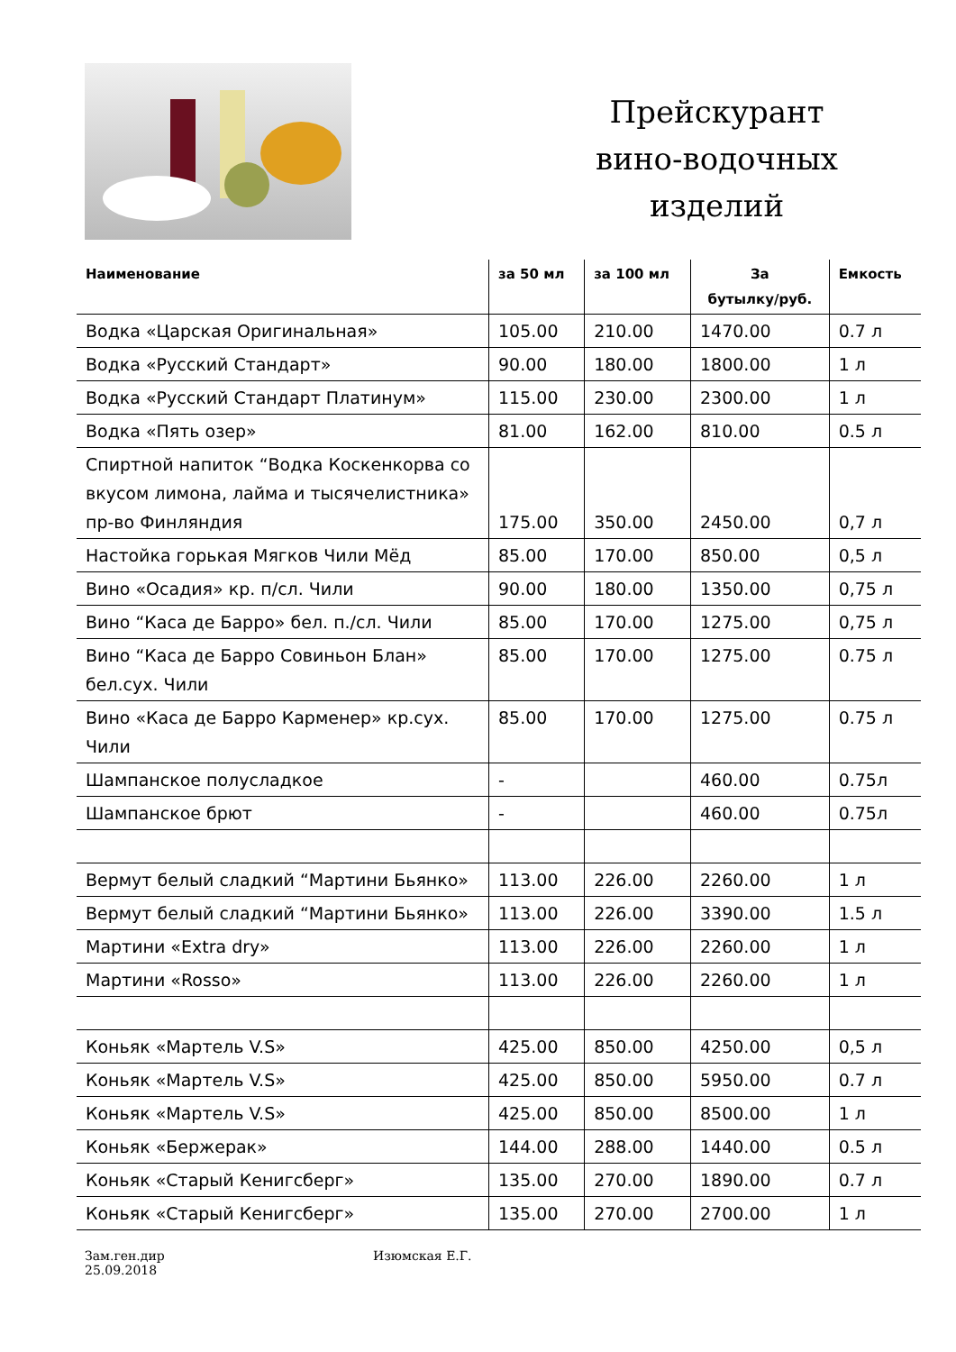Прейскурант
вино-водочных
изделий
| Наименование | за 50 мл | за 100 мл | За бутылку/руб. | Емкость |
| --- | --- | --- | --- | --- |
| Водка «Царская Оригинальная» | 105.00 | 210.00 | 1470.00 | 0.7 л |
| Водка «Русский Стандарт» | 90.00 | 180.00 | 1800.00 | 1 л |
| Водка «Русский Стандарт Платинум» | 115.00 | 230.00 | 2300.00 | 1 л |
| Водка «Пять озер» | 81.00 | 162.00 | 810.00 | 0.5 л |
| Спиртной напиток “Водка Коскенкорва со вкусом лимона, лайма и тысячелистника» пр-во Финляндия | 175.00 | 350.00 | 2450.00 | 0,7 л |
| Настойка горькая Мягков Чили Мёд | 85.00 | 170.00 | 850.00 | 0,5 л |
| Вино «Осадия» кр. п/сл. Чили | 90.00 | 180.00 | 1350.00 | 0,75 л |
| Вино “Каса де Барро» бел. п./сл. Чили | 85.00 | 170.00 | 1275.00 | 0,75 л |
| Вино “Каса де Барро Совиньон Блан» бел.сух. Чили | 85.00 | 170.00 | 1275.00 | 0.75 л |
| Вино «Каса де Барро Карменер» кр.сух. Чили | 85.00 | 170.00 | 1275.00 | 0.75 л |
| Шампанское полусладкое | - | | 460.00 | 0.75л |
| Шампанское брют | - | | 460.00 | 0.75л |
| Вермут белый сладкий “Мартини Бьянко» | 113.00 | 226.00 | 2260.00 | 1 л |
| Вермут белый сладкий “Мартини Бьянко» | 113.00 | 226.00 | 3390.00 | 1.5 л |
| Мартини «Extra dry» | 113.00 | 226.00 | 2260.00 | 1 л |
| Мартини «Rosso» | 113.00 | 226.00 | 2260.00 | 1 л |
| Коньяк «Мартель V.S» | 425.00 | 850.00 | 4250.00 | 0,5 л |
| Коньяк «Мартель V.S» | 425.00 | 850.00 | 5950.00 | 0.7 л |
| Коньяк «Мартель V.S» | 425.00 | 850.00 | 8500.00 | 1 л |
| Коньяк «Бержерак» | 144.00 | 288.00 | 1440.00 | 0.5 л |
| Коньяк «Старый Кенигсберг» | 135.00 | 270.00 | 1890.00 | 0.7 л |
| Коньяк «Старый Кенигсберг» | 135.00 | 270.00 | 2700.00 | 1 л |
Зам.ген.дир
25.09.2018
Изюмская Е.Г.